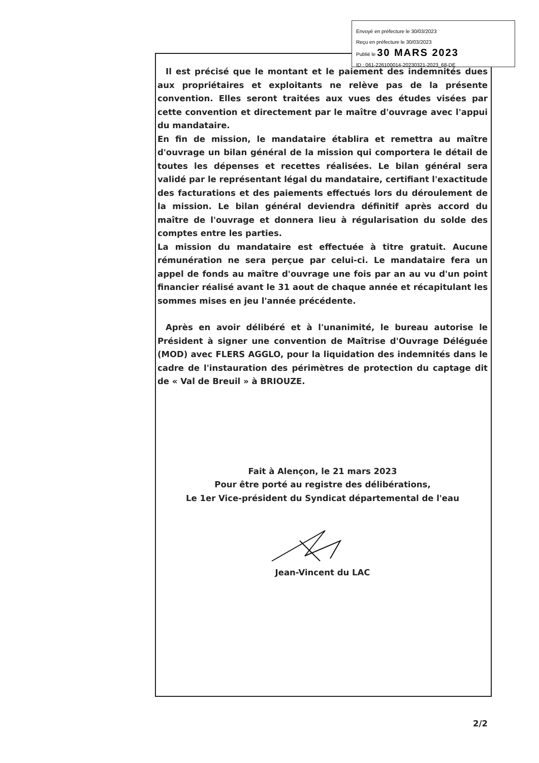Envoyé en préfecture le 30/03/2023
Reçu en préfecture le 30/03/2023
Publié le 30 MARS 2023
ID : 061-226100014-20230321-2023_68-DE
Il est précisé que le montant et le paiement des indemnités dues aux propriétaires et exploitants ne relève pas de la présente convention. Elles seront traitées aux vues des études visées par cette convention et directement par le maître d'ouvrage avec l'appui du mandataire.
En fin de mission, le mandataire établira et remettra au maître d'ouvrage un bilan général de la mission qui comportera le détail de toutes les dépenses et recettes réalisées. Le bilan général sera validé par le représentant légal du mandataire, certifiant l'exactitude des facturations et des paiements effectués lors du déroulement de la mission. Le bilan général deviendra définitif après accord du maître de l'ouvrage et donnera lieu à régularisation du solde des comptes entre les parties.
La mission du mandataire est effectuée à titre gratuit. Aucune rémunération ne sera perçue par celui-ci. Le mandataire fera un appel de fonds au maître d'ouvrage une fois par an au vu d'un point financier réalisé avant le 31 aout de chaque année et récapitulant les sommes mises en jeu l'année précédente.
Après en avoir délibéré et à l'unanimité, le bureau autorise le Président à signer une convention de Maîtrise d'Ouvrage Déléguée (MOD) avec FLERS AGGLO, pour la liquidation des indemnités dans le cadre de l'instauration des périmètres de protection du captage dit de « Val de Breuil » à BRIOUZE.
Fait à Alençon, le 21 mars 2023
Pour être porté au registre des délibérations,
Le 1er Vice-président du Syndicat départemental de l'eau
Jean-Vincent du LAC
2/2